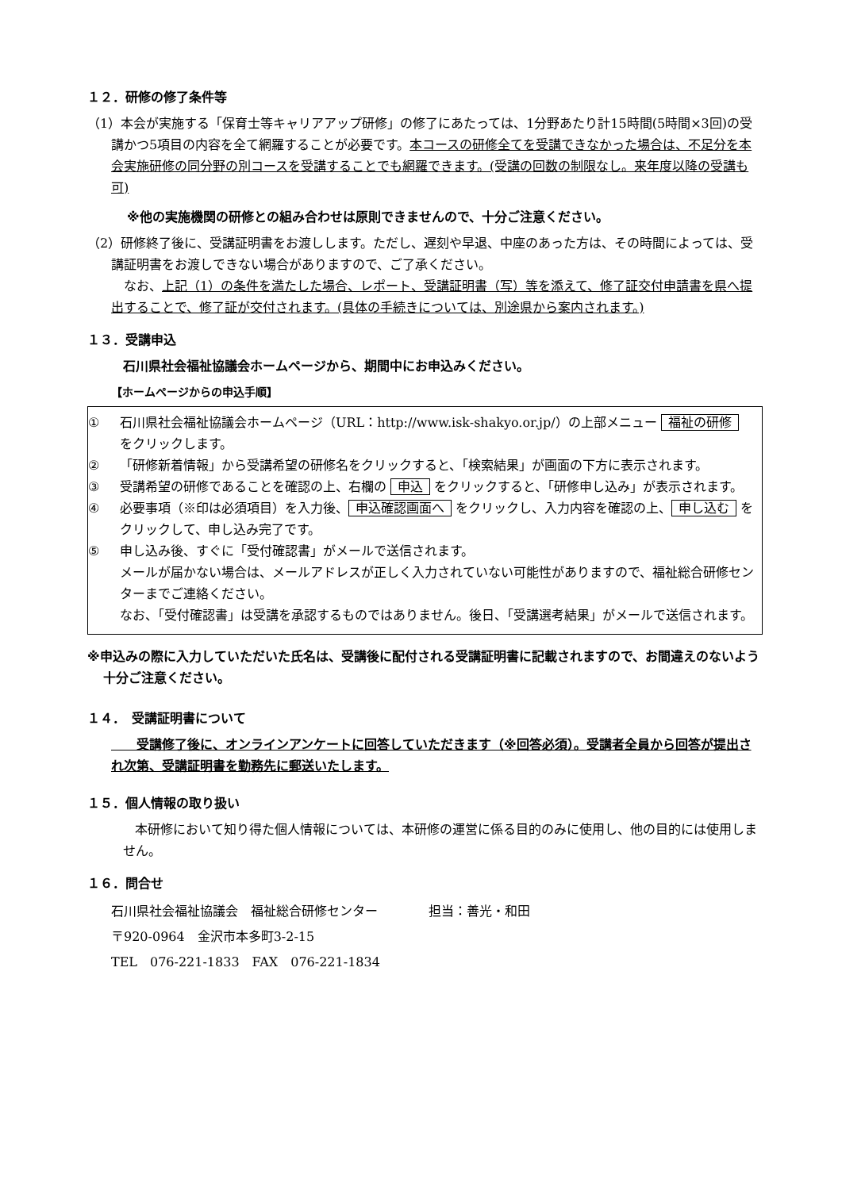１２．研修の修了条件等
（1）本会が実施する「保育士等キャリアアップ研修」の修了にあたっては、1分野あたり計15時間(5時間×3回)の受講かつ5項目の内容を全て網羅することが必要です。本コースの研修全てを受講できなかった場合は、不足分を本会実施研修の同分野の別コースを受講することでも網羅できます。(受講の回数の制限なし。来年度以降の受講も可)
※他の実施機関の研修との組み合わせは原則できませんので、十分ご注意ください。
（2）研修終了後に、受講証明書をお渡しします。ただし、遅刻や早退、中座のあった方は、その時間によっては、受講証明書をお渡しできない場合がありますので、ご了承ください。
　なお、上記（1）の条件を満たした場合、レポート、受講証明書（写）等を添えて、修了証交付申請書を県へ提出することで、修了証が交付されます。(具体の手続きについては、別途県から案内されます。)
１３．受講申込
石川県社会福祉協議会ホームページから、期間中にお申込みください。
【ホームページからの申込手順】
① 石川県社会福祉協議会ホームページ（URL：http://www.isk-shakyo.or.jp/）の上部メニュー 福祉の研修 をクリックします。
② 「研修新着情報」から受講希望の研修名をクリックすると、「検索結果」が画面の下方に表示されます。
③ 受講希望の研修であることを確認の上、右欄の 申込 をクリックすると、「研修申し込み」が表示されます。
④ 必要事項（※印は必須項目）を入力後、 申込確認画面へ をクリックし、入力内容を確認の上、 申し込む をクリックして、申し込み完了です。
⑤ 申し込み後、すぐに「受付確認書」がメールで送信されます。
メールが届かない場合は、メールアドレスが正しく入力されていない可能性がありますので、福祉総合研修センターまでご連絡ください。
なお、「受付確認書」は受講を承認するものではありません。後日、「受講選考結果」がメールで送信されます。
※申込みの際に入力していただいた氏名は、受講後に配付される受講証明書に記載されますので、お間違えのないよう十分ご注意ください。
１４．　受講証明書について
　　受講修了後に、オンラインアンケートに回答していただきます（※回答必須）。受講者全員から回答が提出され次第、受講証明書を勤務先に郵送いたします。
１５．個人情報の取り扱い
本研修において知り得た個人情報については、本研修の運営に係る目的のみに使用し、他の目的には使用しません。
１６．問合せ
石川県社会福祉協議会　福祉総合研修センター　　　　担当：善光・和田
〒920-0964　金沢市本多町3-2-15
TEL　076-221-1833　FAX　076-221-1834